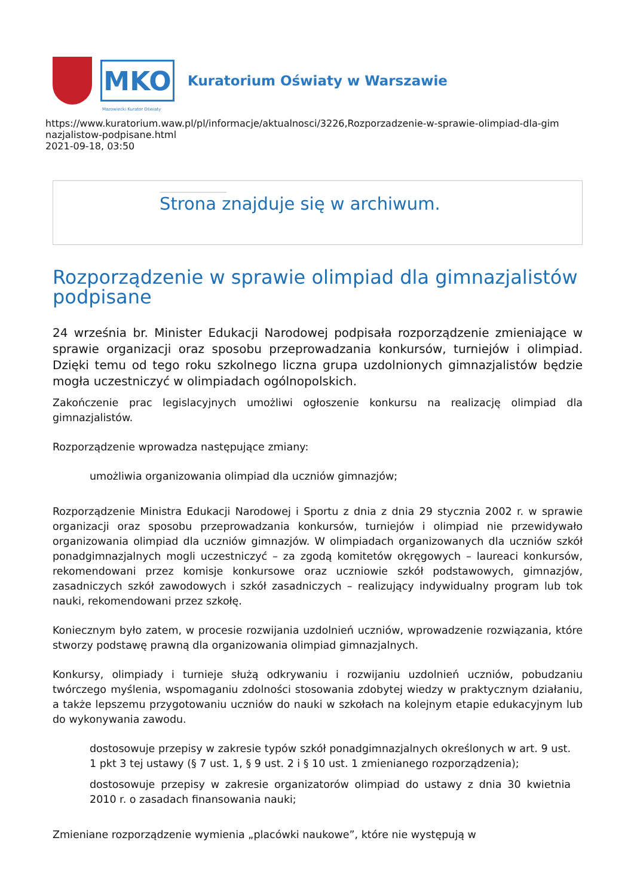MKO
Mazowiecki Kurator Oświaty
Kuratorium Oświaty w Warszawie
https://www.kuratorium.waw.pl/pl/informacje/aktualnosci/3226,Rozporzadzenie-w-sprawie-olimpiad-dla-gim
nazjalistow-podpisane.html
2021-09-18, 03:50
Strona znajduje się w archiwum.
Rozporządzenie w sprawie olimpiad dla gimnazjalistów podpisane
24 września br. Minister Edukacji Narodowej podpisała rozporządzenie zmieniające w sprawie organizacji oraz sposobu przeprowadzania konkursów, turniejów i olimpiad. Dzięki temu od tego roku szkolnego liczna grupa uzdolnionych gimnazjalistów będzie mogła uczestniczyć w olimpiadach ogólnopolskich.
Zakończenie prac legislacyjnych umożliwi ogłoszenie konkursu na realizację olimpiad dla gimnazjalistów.
Rozporządzenie wprowadza następujące zmiany:
umożliwia organizowania olimpiad dla uczniów gimnazjów;
Rozporządzenie Ministra Edukacji Narodowej i Sportu z dnia z dnia 29 stycznia 2002 r. w sprawie organizacji oraz sposobu przeprowadzania konkursów, turniejów i olimpiad nie przewidywało organizowania olimpiad dla uczniów gimnazjów. W olimpiadach organizowanych dla uczniów szkół ponadgimnazjalnych mogli uczestniczyć – za zgodą komitetów okręgowych – laureaci konkursów, rekomendowani przez komisje konkursowe oraz uczniowie szkół podstawowych, gimnazjów, zasadniczych szkół zawodowych i szkół zasadniczych – realizujący indywidualny program lub tok nauki, rekomendowani przez szkołę.
Koniecznym było zatem, w procesie rozwijania uzdolnień uczniów, wprowadzenie rozwiązania, które stworzy podstawę prawną dla organizowania olimpiad gimnazjalnych.
Konkursy, olimpiady i turnieje służą odkrywaniu i rozwijaniu uzdolnień uczniów, pobudzaniu twórczego myślenia, wspomaganiu zdolności stosowania zdobytej wiedzy w praktycznym działaniu, a także lepszemu przygotowaniu uczniów do nauki w szkołach na kolejnym etapie edukacyjnym lub do wykonywania zawodu.
dostosowuje przepisy w zakresie typów szkół ponadgimnazjalnych określonych w art. 9 ust. 1 pkt 3 tej ustawy (§ 7 ust. 1, § 9 ust. 2 i § 10 ust. 1 zmienianego rozporządzenia);
dostosowuje przepisy w zakresie organizatorów olimpiad do ustawy z dnia 30 kwietnia 2010 r. o zasadach finansowania nauki;
Zmieniane rozporządzenie wymienia „placówki naukowe”, które nie występują w